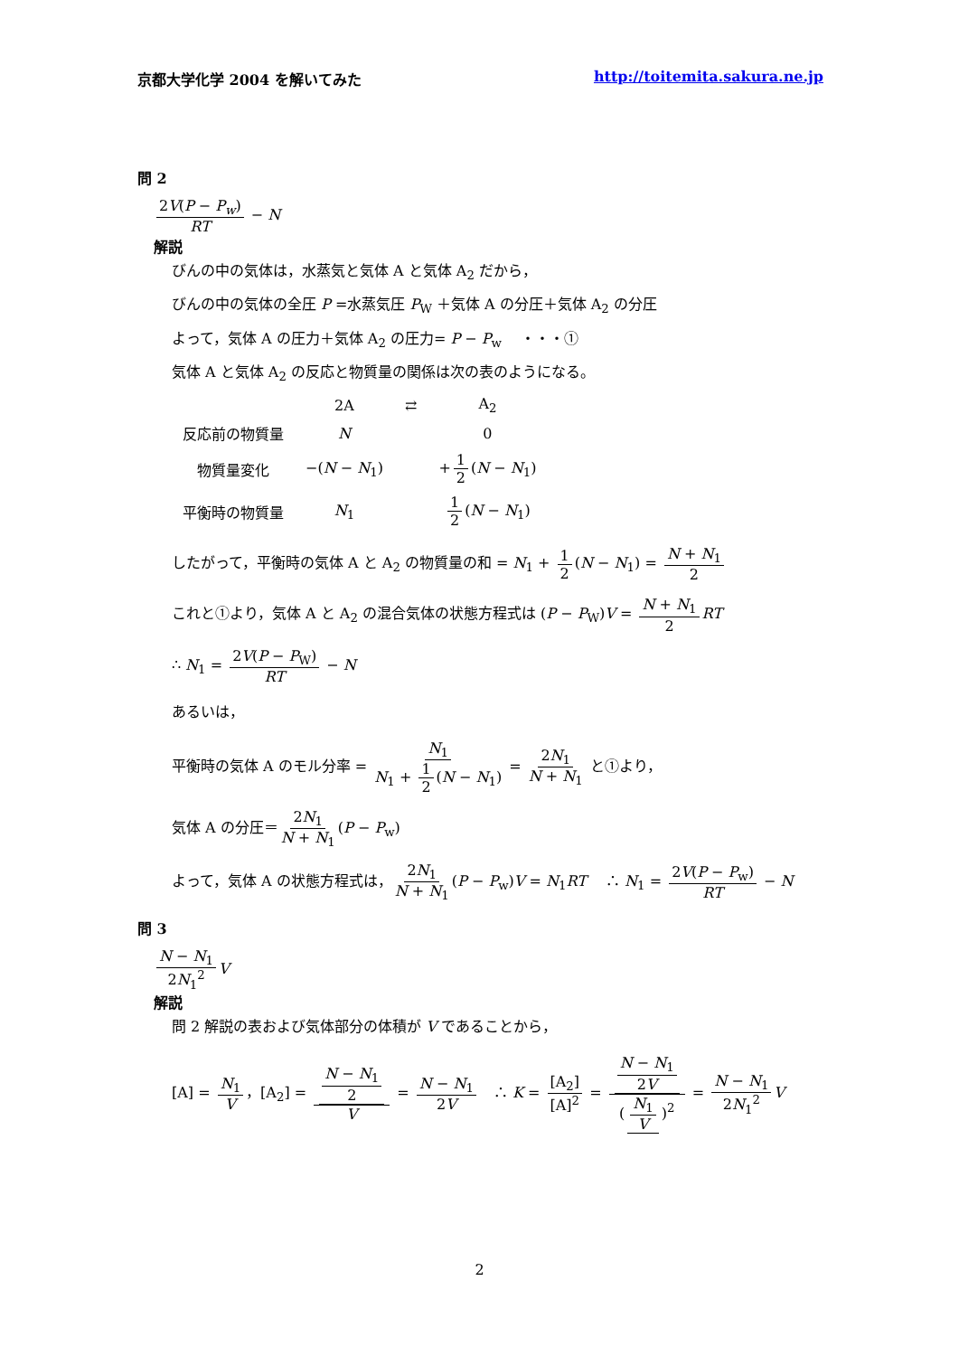京都大学化学 2004 を解いてみた http://toitemita.sakura.ne.jp
問 2
2V(P − P<sub>w</sub>) RT − N
解説
びんの中の気体は，水蒸気と気体 A と気体 A<sub>2</sub> だから，
びんの中の気体の全圧 P =水蒸気圧 P<sub>W</sub> ＋気体 A の分圧＋気体 A<sub>2</sub> の分圧
よって，気体 A の圧力＋気体 A<sub>2</sub> の圧力= P − P<sub>w</sub> 　・・・①
気体 A と気体 A<sub>2</sub> の反応と物質量の関係は次の表のようになる。
| | 2A | ⇄ | A<sub>2</sub> |
| 反応前の物質量 | N | | 0 |
| 物質量変化 | −( N − N<sub>1</sub>) | | + 1 2 ( N − N<sub>1</sub>) |
| 平衡時の物質量 | N<sub>1</sub> | | 1 2 ( N − N<sub>1</sub>) |
したがって，平衡時の気体 A と A<sub>2</sub> の物質量の和 = N<sub>1</sub> + 1 2 (N − N<sub>1</sub>) = N + N<sub>1</sub> 2
これと①より，気体 A と A<sub>2</sub> の混合気体の状態方程式は (P − P<sub>W</sub>)V = N + N<sub>1</sub> 2 RT
∴ N<sub>1</sub> = 2V(P − P<sub>W</sub>) RT − N
あるいは，
平衡時の気体 A のモル分率 = N<sub>1</sub> N<sub>1</sub> + 1 2 (N − N<sub>1</sub>) = 2N<sub>1</sub> N + N<sub>1</sub> と①より，
気体 A の分圧＝ 2N<sub>1</sub> N + N<sub>1</sub> (P − P<sub>w</sub>)
よって，気体 A の状態方程式は， 2N<sub>1</sub> N + N<sub>1</sub> (P − P<sub>w</sub>)V = N<sub>1</sub>RT　 ∴ N<sub>1</sub> = 2V(P − P<sub>w</sub>) RT − N
問 3
N − N<sub>1</sub> 2N<sub>1</sub><sup>2</sup> V
解説
問 2 解説の表および気体部分の体積が V であることから，
[A] = N<sub>1</sub> V ，[A<sub>2</sub>] = N − N<sub>1</sub> 2 V = N − N<sub>1</sub> 2V　∴ K = [A<sub>2</sub>] [A]<sup>2</sup> = N − N<sub>1</sub> 2V (N<sub>1</sub> V)<sup>2</sup> = N − N<sub>1</sub> 2N<sub>1</sub><sup>2</sup> V
2